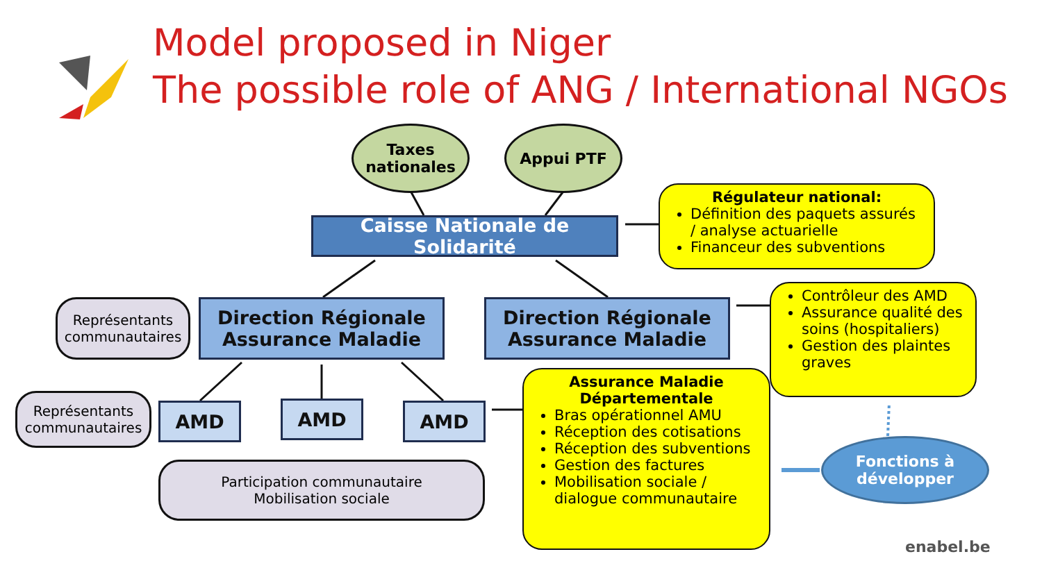Model proposed in Niger
The possible role of ANG / International NGOs
Taxes
nationales
Appui PTF
Caisse Nationale de Solidarité
Régulateur national:
Définition des paquets assurés / analyse actuarielle
Financeur des subventions
Représentants communautaires
Direction Régionale Assurance Maladie
Direction Régionale Assurance Maladie
Contrôleur des AMD
Assurance qualité des soins (hospitaliers)
Gestion des plaintes graves
Représentants communautaires
AMD AMD AMD
Assurance Maladie Départementale
Bras opérationnel AMU
Réception des cotisations
Réception des subventions
Gestion des factures
Mobilisation sociale / dialogue communautaire
Fonctions à développer
Participation communautaire
Mobilisation sociale
enabel.be